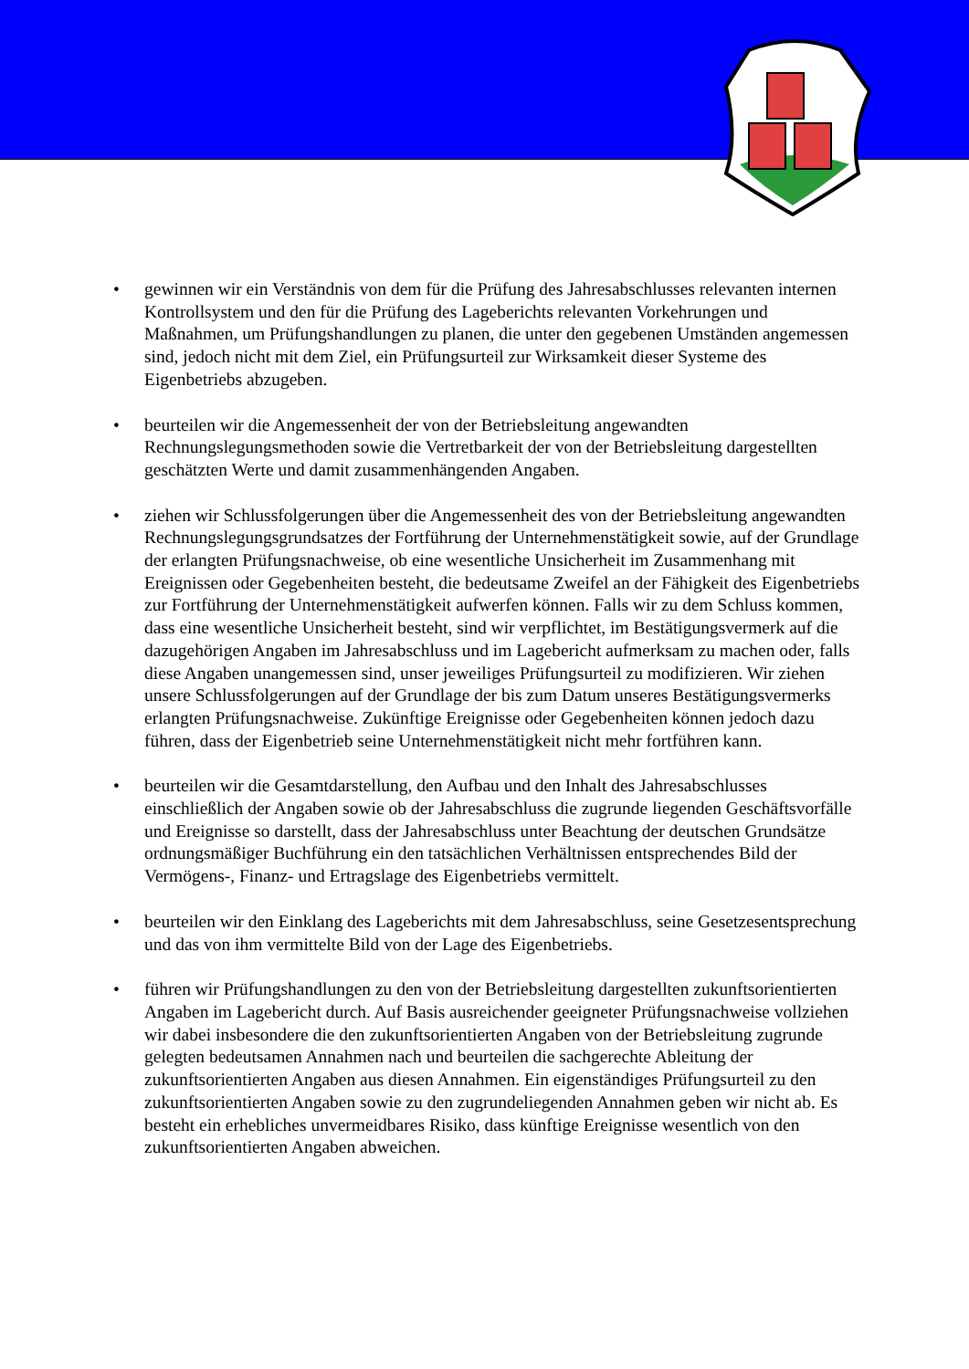• gewinnen wir ein Verständnis von dem für die Prüfung des Jahresabschlusses relevanten internen Kontrollsystem und den für die Prüfung des Lageberichts relevanten Vorkehrungen und Maßnahmen, um Prüfungshandlungen zu planen, die unter den gegebenen Umständen angemessen sind, jedoch nicht mit dem Ziel, ein Prüfungsurteil zur Wirksamkeit dieser Systeme des Eigenbetriebs abzugeben.
• beurteilen wir die Angemessenheit der von der Betriebsleitung angewandten Rechnungslegungsmethoden sowie die Vertretbarkeit der von der Betriebsleitung dargestellten geschätzten Werte und damit zusammenhängenden Angaben.
• ziehen wir Schlussfolgerungen über die Angemessenheit des von der Betriebsleitung angewandten Rechnungslegungsgrundsatzes der Fortführung der Unternehmenstätigkeit sowie, auf der Grundlage der erlangten Prüfungsnachweise, ob eine wesentliche Unsicherheit im Zusammenhang mit Ereignissen oder Gegebenheiten besteht, die bedeutsame Zweifel an der Fähigkeit des Eigenbetriebs zur Fortführung der Unternehmenstätigkeit aufwerfen können. Falls wir zu dem Schluss kommen, dass eine wesentliche Unsicherheit besteht, sind wir verpflichtet, im Bestätigungsvermerk auf die dazugehörigen Angaben im Jahresabschluss und im Lagebericht aufmerksam zu machen oder, falls diese Angaben unangemessen sind, unser jeweiliges Prüfungsurteil zu modifizieren. Wir ziehen unsere Schlussfolgerungen auf der Grundlage der bis zum Datum unseres Bestätigungsvermerks erlangten Prüfungsnachweise. Zukünftige Ereignisse oder Gegebenheiten können jedoch dazu führen, dass der Eigenbetrieb seine Unternehmenstätigkeit nicht mehr fortführen kann.
• beurteilen wir die Gesamtdarstellung, den Aufbau und den Inhalt des Jahresabschlusses einschließlich der Angaben sowie ob der Jahresabschluss die zugrunde liegenden Geschäftsvorfälle und Ereignisse so darstellt, dass der Jahresabschluss unter Beachtung der deutschen Grundsätze ordnungsmäßiger Buchführung ein den tatsächlichen Verhältnissen entsprechendes Bild der Vermögens-, Finanz- und Ertragslage des Eigenbetriebs vermittelt.
• beurteilen wir den Einklang des Lageberichts mit dem Jahresabschluss, seine Gesetzesentsprechung und das von ihm vermittelte Bild von der Lage des Eigenbetriebs.
• führen wir Prüfungshandlungen zu den von der Betriebsleitung dargestellten zukunftsorientierten Angaben im Lagebericht durch. Auf Basis ausreichender geeigneter Prüfungsnachweise vollziehen wir dabei insbesondere die den zukunftsorientierten Angaben von der Betriebsleitung zugrunde gelegten bedeutsamen Annahmen nach und beurteilen die sachgerechte Ableitung der zukunftsorientierten Angaben aus diesen Annahmen. Ein eigenständiges Prüfungsurteil zu den zukunftsorientierten Angaben sowie zu den zugrundeliegenden Annahmen geben wir nicht ab. Es besteht ein erhebliches unvermeidbares Risiko, dass künftige Ereignisse wesentlich von den zukunftsorientierten Angaben abweichen.